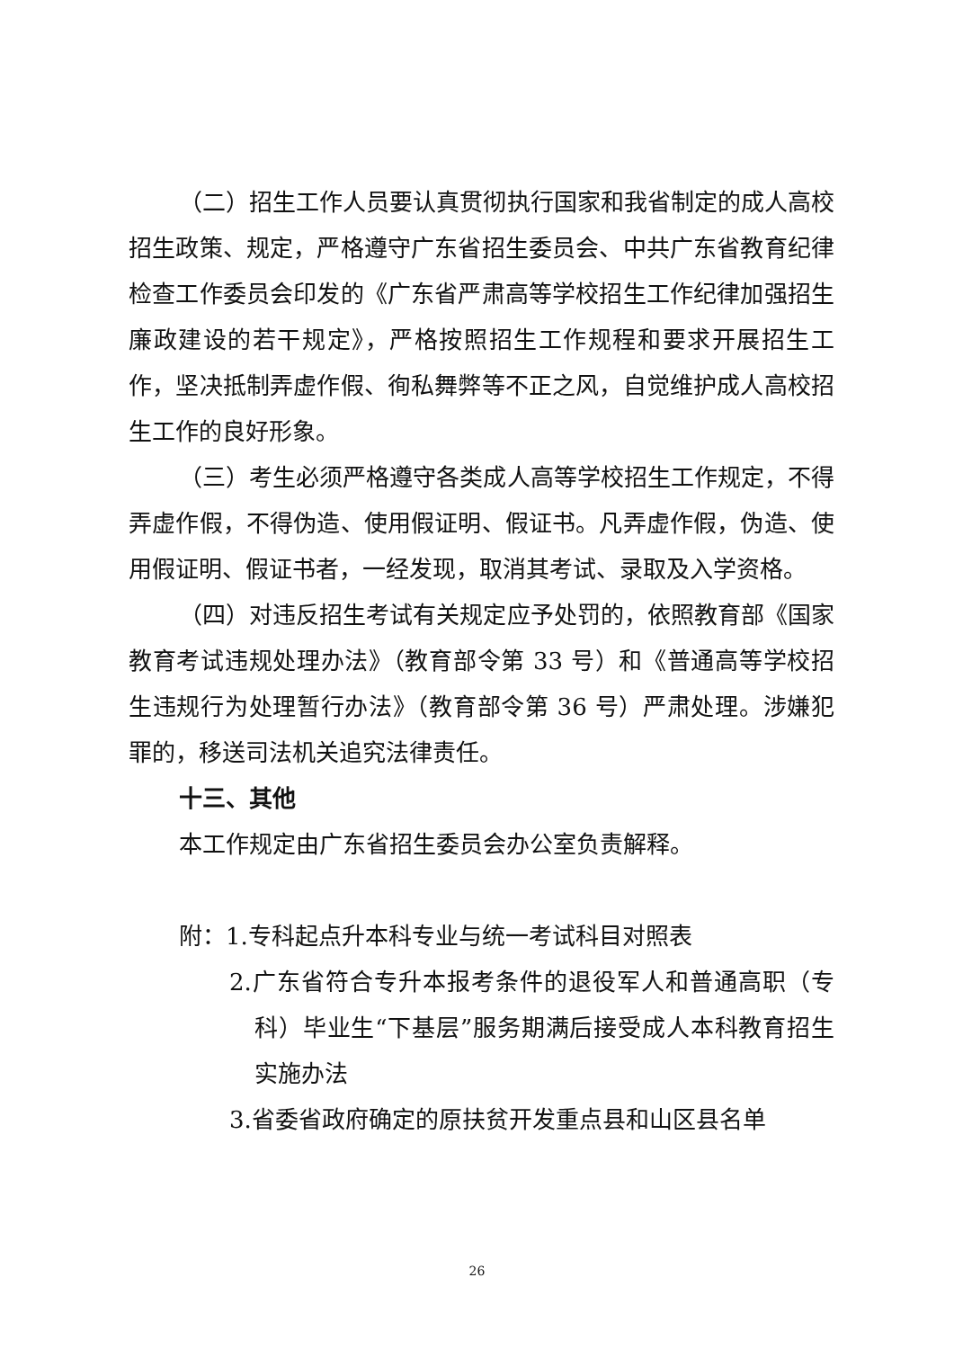（二）招生工作人员要认真贯彻执行国家和我省制定的成人高校招生政策、规定，严格遵守广东省招生委员会、中共广东省教育纪律检查工作委员会印发的《广东省严肃高等学校招生工作纪律加强招生廉政建设的若干规定》，严格按照招生工作规程和要求开展招生工作，坚决抵制弄虚作假、徇私舞弊等不正之风，自觉维护成人高校招生工作的良好形象。
（三）考生必须严格遵守各类成人高等学校招生工作规定，不得弄虚作假，不得伪造、使用假证明、假证书。凡弄虚作假，伪造、使用假证明、假证书者，一经发现，取消其考试、录取及入学资格。
（四）对违反招生考试有关规定应予处罚的，依照教育部《国家教育考试违规处理办法》（教育部令第 33 号）和《普通高等学校招生违规行为处理暂行办法》（教育部令第 36 号）严肃处理。涉嫌犯罪的，移送司法机关追究法律责任。
十三、其他
本工作规定由广东省招生委员会办公室负责解释。
附：1.专科起点升本科专业与统一考试科目对照表
2.广东省符合专升本报考条件的退役军人和普通高职（专科）毕业生“下基层”服务期满后接受成人本科教育招生实施办法
3.省委省政府确定的原扶贫开发重点县和山区县名单
26